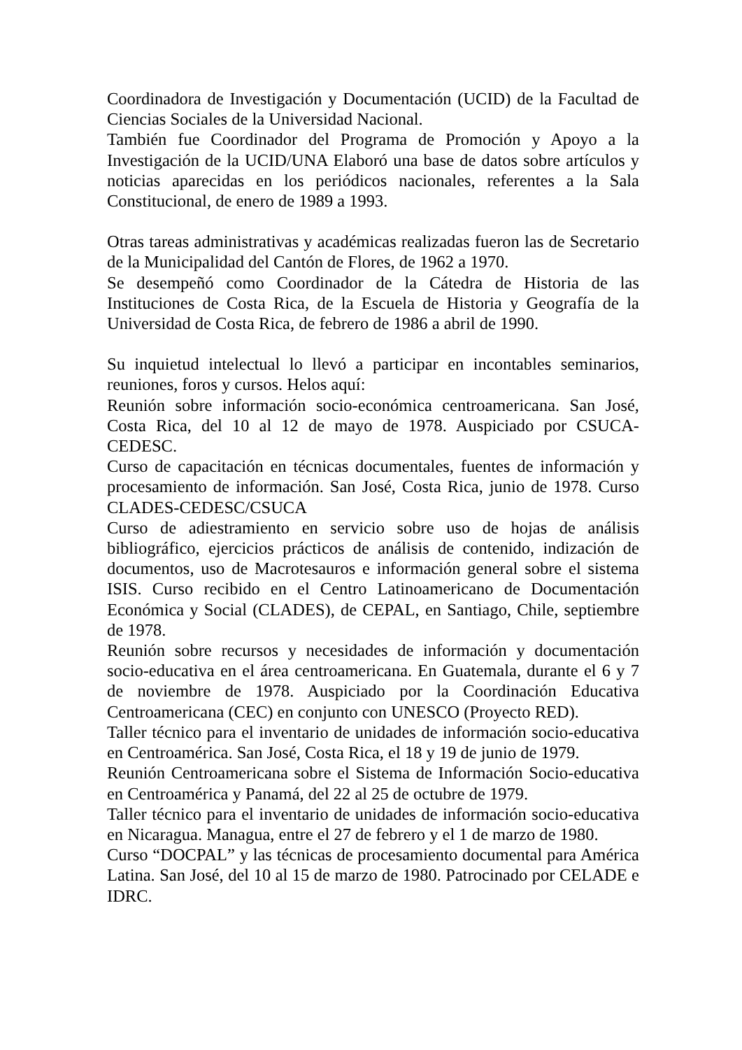Coordinadora de Investigación y Documentación (UCID) de la Facultad de Ciencias Sociales de la Universidad Nacional.
También fue Coordinador del Programa de Promoción y Apoyo a la Investigación de la UCID/UNA Elaboró una base de datos sobre artículos y noticias aparecidas en los periódicos nacionales, referentes a la Sala Constitucional, de enero de 1989 a 1993.
Otras tareas administrativas y académicas realizadas fueron las de Secretario de la Municipalidad del Cantón de Flores, de 1962 a 1970.
Se desempeñó como Coordinador de la Cátedra de Historia de las Instituciones de Costa Rica, de la Escuela de Historia y Geografía de la Universidad de Costa Rica, de febrero de 1986 a abril de 1990.
Su inquietud intelectual lo llevó a participar en incontables seminarios, reuniones, foros y cursos. Helos aquí:
Reunión sobre información socio-económica centroamericana. San José, Costa Rica, del 10 al 12 de mayo de 1978. Auspiciado por CSUCA-CEDESC.
Curso de capacitación en técnicas documentales, fuentes de información y procesamiento de información. San José, Costa Rica, junio de 1978. Curso CLADES-CEDESC/CSUCA
Curso de adiestramiento en servicio sobre uso de hojas de análisis bibliográfico, ejercicios prácticos de análisis de contenido, indización de documentos, uso de Macrotesauros e información general sobre el sistema ISIS. Curso recibido en el Centro Latinoamericano de Documentación Económica y Social (CLADES), de CEPAL, en Santiago, Chile, septiembre de 1978.
Reunión sobre recursos y necesidades de información y documentación socio-educativa en el área centroamericana. En Guatemala, durante el 6 y 7 de noviembre de 1978. Auspiciado por la Coordinación Educativa Centroamericana (CEC) en conjunto con UNESCO (Proyecto RED).
Taller técnico para el inventario de unidades de información socio-educativa en Centroamérica. San José, Costa Rica, el 18 y 19 de junio de 1979.
Reunión Centroamericana sobre el Sistema de Información Socio-educativa en Centroamérica y Panamá, del 22 al 25 de octubre de 1979.
Taller técnico para el inventario de unidades de información socio-educativa en Nicaragua. Managua, entre el 27 de febrero y el 1 de marzo de 1980.
Curso “DOCPAL” y las técnicas de procesamiento documental para América Latina. San José, del 10 al 15 de marzo de 1980. Patrocinado por CELADE e IDRC.